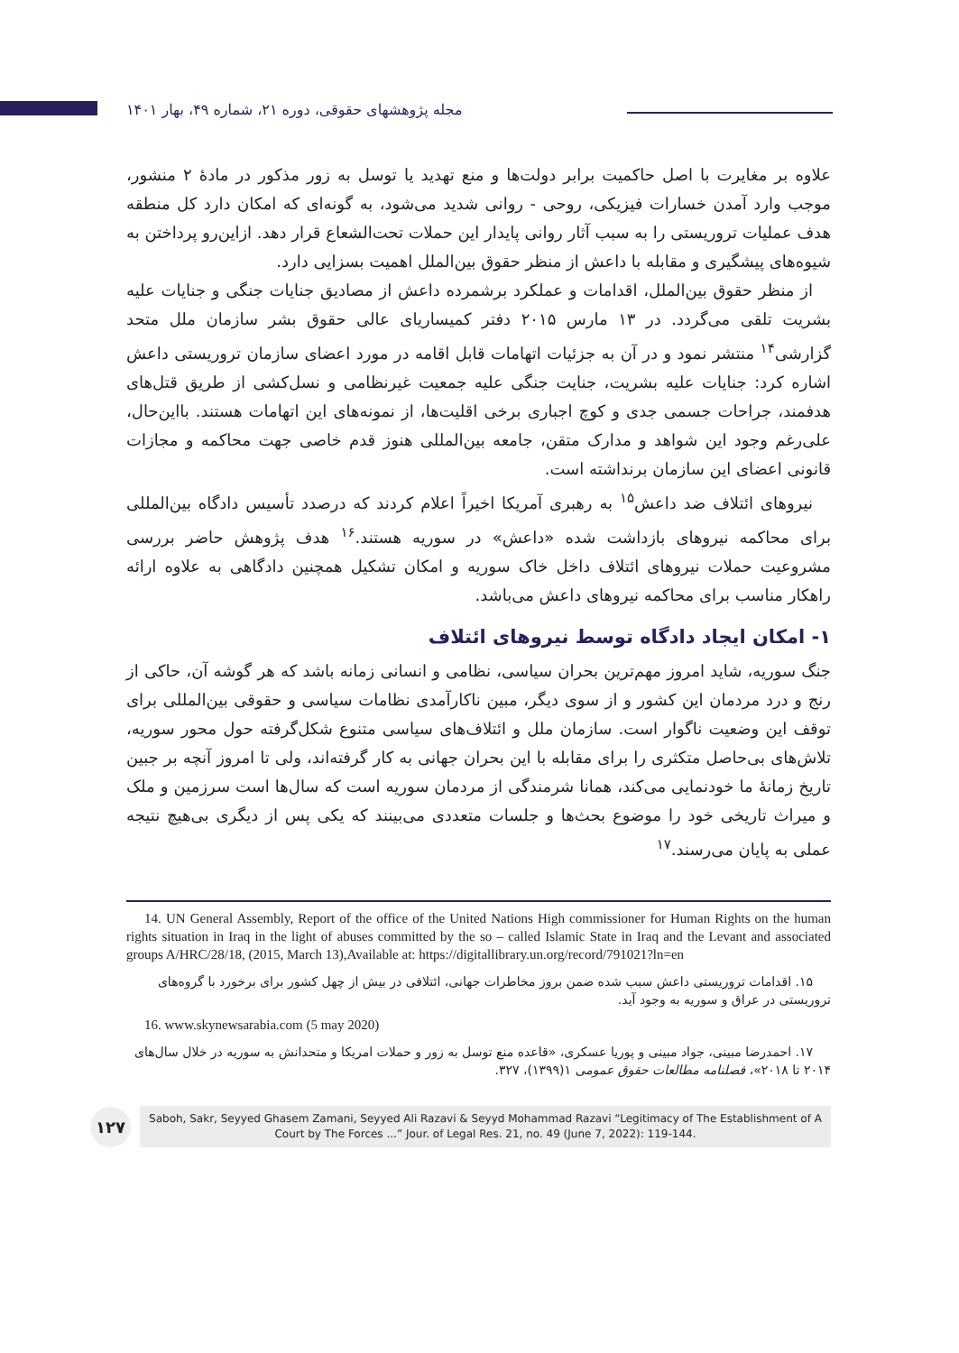مجله پژوهشهای حقوقی، دوره ۲۱، شماره ۴۹، بهار ۱۴۰۱
علاوه بر مغایرت با اصل حاکمیت برابر دولت‌ها و منع تهدید یا توسل به زور مذکور در مادهٔ ۲ منشور، موجب وارد آمدن خسارات فیزیکی، روحی - روانی شدید می‌شود، به گونه‌ای که امکان دارد کل منطقه هدف عملیات تروریستی را به سبب آثار روانی پایدار این حملات تحت‌الشعاع قرار دهد. ازاین‌رو پرداختن به شیوه‌های پیشگیری و مقابله با داعش از منظر حقوق بین‌الملل اهمیت بسزایی دارد.
از منظر حقوق بین‌الملل، اقدامات و عملکرد برشمرده داعش از مصادیق جنایات جنگی و جنایات علیه بشریت تلقی می‌گردد. در ۱۳ مارس ۲۰۱۵ دفتر کمیساریای عالی حقوق بشر سازمان ملل متحد گزارشی<sup>۱۴</sup> منتشر نمود و در آن به جزئیات اتهامات قابل اقامه در مورد اعضای سازمان تروریستی داعش اشاره کرد: جنایات علیه بشریت، جنایت جنگی علیه جمعیت غیرنظامی و نسل‌کشی از طریق قتل‌های هدفمند، جراحات جسمی جدی و کوچ اجباری برخی اقلیت‌ها، از نمونه‌های این اتهامات هستند. بااین‌حال، علی‌رغم وجود این شواهد و مدارک متقن، جامعه بین‌المللی هنوز قدم خاصی جهت محاکمه و مجازات قانونی اعضای این سازمان برنداشته است.
نیروهای ائتلاف ضد داعش<sup>۱۵</sup> به رهبری آمریکا اخیراً اعلام کردند که درصدد تأسیس دادگاه بین‌المللی برای محاکمه نیروهای بازداشت شده «داعش» در سوریه هستند.<sup>۱۶</sup> هدف پژوهش حاضر بررسی مشروعیت حملات نیروهای ائتلاف داخل خاک سوریه و امکان تشکیل همچنین دادگاهی به علاوه ارائه راهکار مناسب برای محاکمه نیروهای داعش می‌باشد.
۱- امکان ایجاد دادگاه توسط نیروهای ائتلاف
جنگ سوریه، شاید امروز مهم‌ترین بحران سیاسی، نظامی و انسانی زمانه باشد که هر گوشه آن، حاکی از رنج و درد مردمان این کشور و از سوی دیگر، مبین ناکارآمدی نظامات سیاسی و حقوقی بین‌المللی برای توقف این وضعیت ناگوار است. سازمان ملل و ائتلاف‌های سیاسی متنوع شکل‌گرفته حول محور سوریه، تلاش‌های بی‌حاصل متکثری را برای مقابله با این بحران جهانی به کار گرفته‌اند، ولی تا امروز آنچه بر جبین تاریخ زمانهٔ ما خودنمایی می‌کند، همانا شرمندگی از مردمان سوریه است که سال‌ها است سرزمین و ملک و میراث تاریخی خود را موضوع بحث‌ها و جلسات متعددی می‌بینند که یکی پس از دیگری بی‌هیچ نتیجه عملی به پایان می‌رسند.<sup>۱۷</sup>
14. UN General Assembly, Report of the office of the United Nations High commissioner for Human Rights on the human rights situation in Iraq in the light of abuses committed by the so – called Islamic State in Iraq and the Levant and associated groups A/HRC/28/18, (2015, March 13),Available at: https://digitallibrary.un.org/record/791021?ln=en
۱۵. اقدامات تروریستی داعش سبب شده ضمن بروز مخاطرات جهانی، ائتلافی در بیش از چهل کشور برای برخورد با گروه‌های تروریستی در عراق و سوریه به وجود آید.
16. www.skynewsarabia.com (5 may 2020)
۱۷. احمدرضا مبینی، جواد مبینی و پوریا عسکری، «قاعده منع توسل به زور و حملات امریکا و متحدانش به سوریه در خلال سال‌های ۲۰۱۴ تا ۲۰۱۸»، فصلنامه مطالعات حقوق عمومی ۱(۱۳۹۹)، ۳۲۷.
۱۲۷
Saboh, Sakr, Seyyed Ghasem Zamani, Seyyed Ali Razavi & Seyyd Mohammad Razavi “Legitimacy of The Establishment of A Court by The Forces ...” Jour. of Legal Res. 21, no. 49 (June 7, 2022): 119-144.